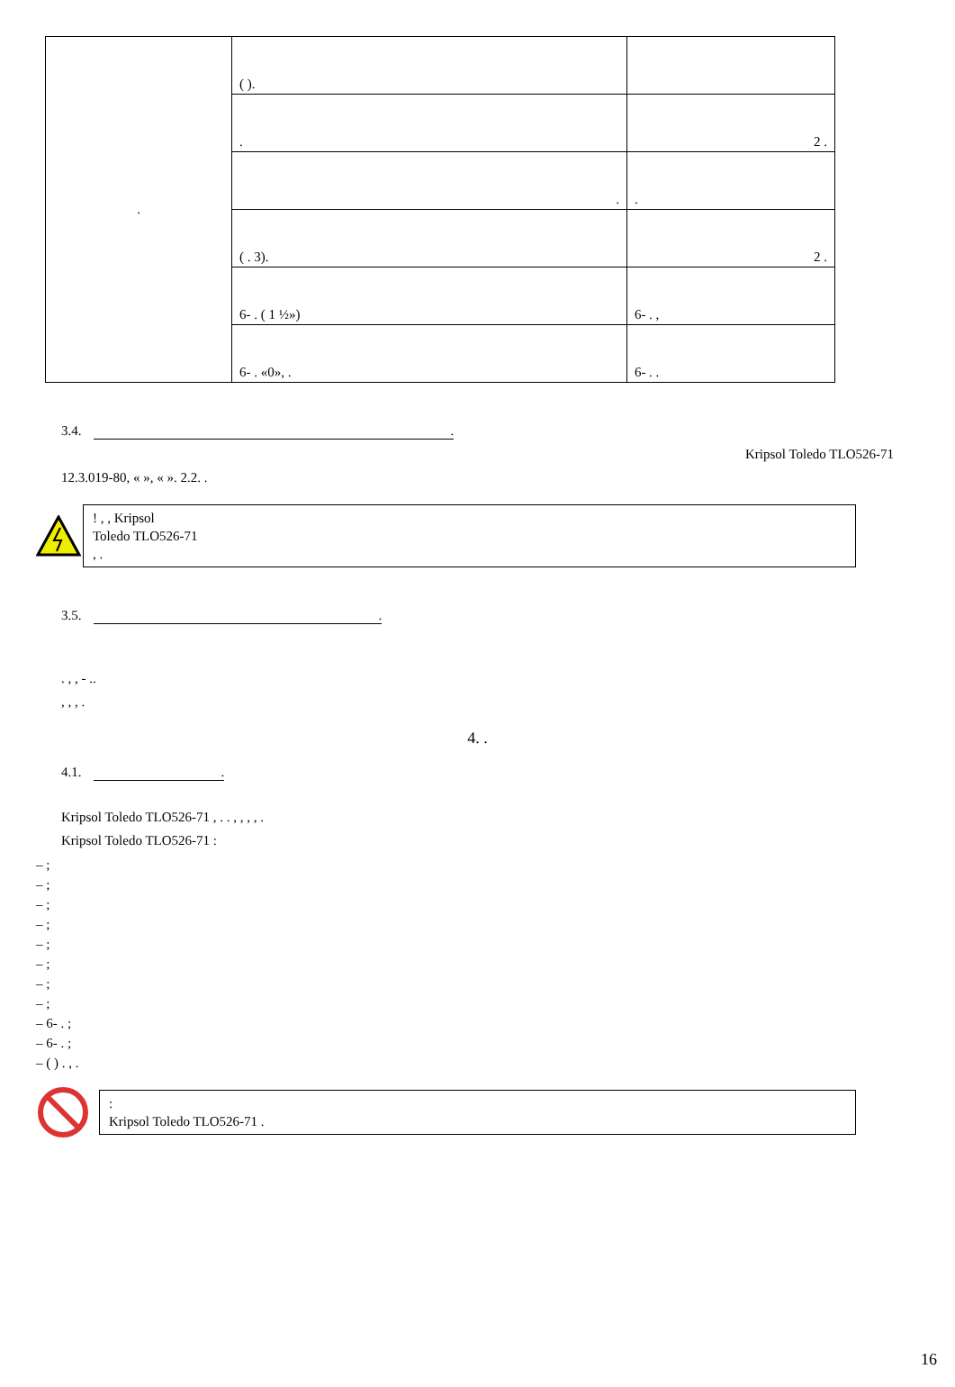| . | ( ). | |
| | . | 2 . |
| | . | . |
| | ( . 3). | 2 . |
| | 6- . ( 1 ½») | 6- . , |
| | 6- . «0», . | 6- . . |
3.4. .
Kripsol Toledo TLO526-71
12.3.019-80, « », « ». 2.2. .
! , , Kripsol
Toledo TLO526-71
, .
3.5. .
. , , - ..
, , , .
4. .
4.1. .
Kripsol Toledo TLO526-71 , . . , , , , .
Kripsol Toledo TLO526-71 :
– ;
– ;
– ;
– ;
– ;
– ;
– ;
– ;
– 6- . ;
– 6- . ;
– ( ) . , .
:
Kripsol Toledo TLO526-71 .
16